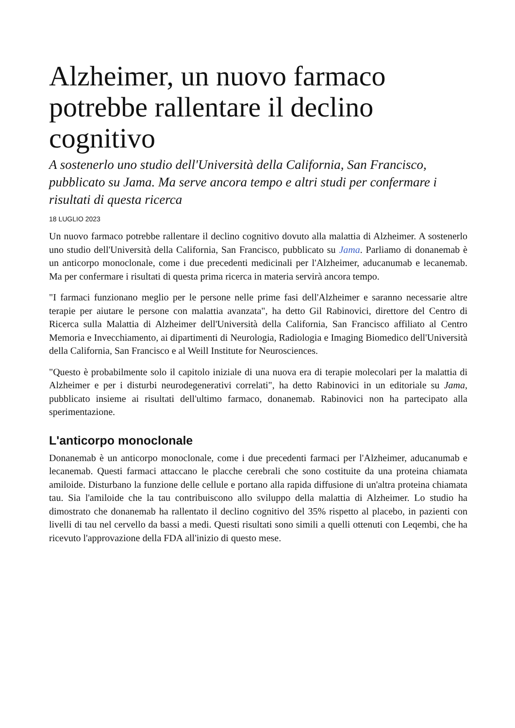Alzheimer, un nuovo farmaco potrebbe rallentare il declino cognitivo
A sostenerlo uno studio dell'Università della California, San Francisco, pubblicato su Jama. Ma serve ancora tempo e altri studi per confermare i risultati di questa ricerca
18 LUGLIO 2023
Un nuovo farmaco potrebbe rallentare il declino cognitivo dovuto alla malattia di Alzheimer. A sostenerlo uno studio dell'Università della California, San Francisco, pubblicato su Jama. Parliamo di donanemab è un anticorpo monoclonale, come i due precedenti medicinali per l'Alzheimer, aducanumab e lecanemab. Ma per confermare i risultati di questa prima ricerca in materia servirà ancora tempo.
"I farmaci funzionano meglio per le persone nelle prime fasi dell'Alzheimer e saranno necessarie altre terapie per aiutare le persone con malattia avanzata", ha detto Gil Rabinovici, direttore del Centro di Ricerca sulla Malattia di Alzheimer dell'Università della California, San Francisco affiliato al Centro Memoria e Invecchiamento, ai dipartimenti di Neurologia, Radiologia e Imaging Biomedico dell'Università della California, San Francisco e al Weill Institute for Neurosciences.
"Questo è probabilmente solo il capitolo iniziale di una nuova era di terapie molecolari per la malattia di Alzheimer e per i disturbi neurodegenerativi correlati", ha detto Rabinovici in un editoriale su Jama, pubblicato insieme ai risultati dell'ultimo farmaco, donanemab. Rabinovici non ha partecipato alla sperimentazione.
L'anticorpo monoclonale
Donanemab è un anticorpo monoclonale, come i due precedenti farmaci per l'Alzheimer, aducanumab e lecanemab. Questi farmaci attaccano le placche cerebrali che sono costituite da una proteina chiamata amiloide. Disturbano la funzione delle cellule e portano alla rapida diffusione di un'altra proteina chiamata tau. Sia l'amiloide che la tau contribuiscono allo sviluppo della malattia di Alzheimer. Lo studio ha dimostrato che donanemab ha rallentato il declino cognitivo del 35% rispetto al placebo, in pazienti con livelli di tau nel cervello da bassi a medi. Questi risultati sono simili a quelli ottenuti con Leqembi, che ha ricevuto l'approvazione della FDA all'inizio di questo mese.